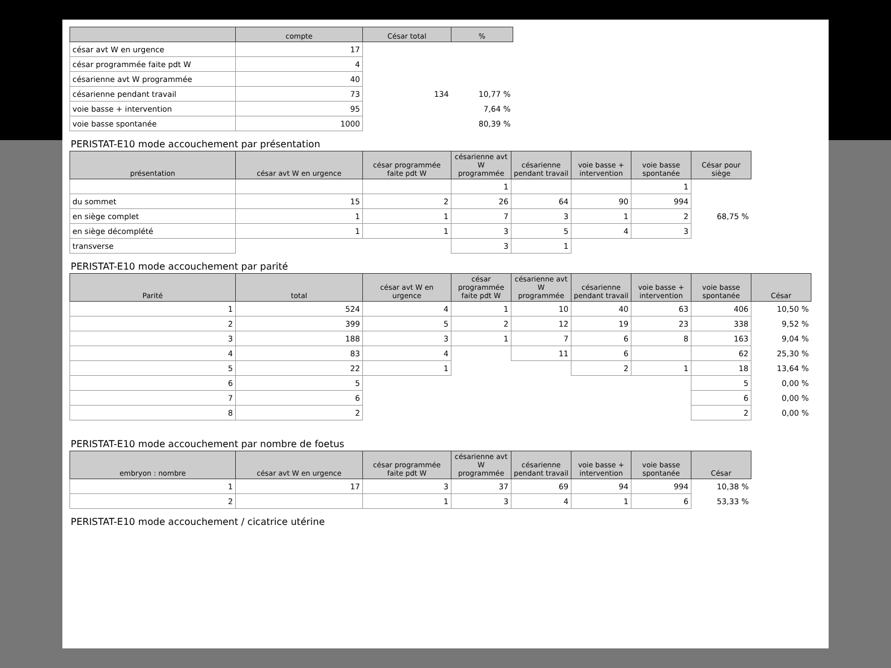| | compte | César total | % |
| --- | --- | --- | --- |
| césar avt W en urgence | 17 | | |
| césar programmée faite pdt W | 4 | | |
| césarienne avt W programmée | 40 | | |
| césarienne pendant travail | 73 | 134 | 10,77 % |
| voie basse + intervention | 95 | | 7,64 % |
| voie basse spontanée | 1000 | | 80,39 % |
PERISTAT-E10 mode accouchement par présentation
| présentation | césar avt W en urgence | césar programmée faite pdt W | césarienne avt W programmée | césarienne pendant travail | voie basse + intervention | voie basse spontanée | César pour siège |
| --- | --- | --- | --- | --- | --- | --- | --- |
| | | | 1 | | | 1 | |
| du sommet | 15 | 2 | 26 | 64 | 90 | 994 | |
| en siège complet | 1 | 1 | 7 | 3 | 1 | 2 | 68,75 % |
| en siège décomplété | 1 | 1 | 3 | 5 | 4 | 3 | |
| transverse | | | 3 | 1 | | | |
PERISTAT-E10 mode accouchement par parité
| Parité | total | césar avt W en urgence | césar programmée faite pdt W | césarienne avt W programmée | césarienne pendant travail | voie basse + intervention | voie basse spontanée | César |
| --- | --- | --- | --- | --- | --- | --- | --- | --- |
| 1 | 524 | 4 | 1 | 10 | 40 | 63 | 406 | 10,50 % |
| 2 | 399 | 5 | 2 | 12 | 19 | 23 | 338 | 9,52 % |
| 3 | 188 | 3 | 1 | 7 | 6 | 8 | 163 | 9,04 % |
| 4 | 83 | 4 | | 11 | 6 | | 62 | 25,30 % |
| 5 | 22 | 1 | | | 2 | 1 | 18 | 13,64 % |
| 6 | 5 | | | | | | 5 | 0,00 % |
| 7 | 6 | | | | | | 6 | 0,00 % |
| 8 | 2 | | | | | | 2 | 0,00 % |
PERISTAT-E10 mode accouchement par nombre de foetus
| embryon : nombre | césar avt W en urgence | césar programmée faite pdt W | césarienne avt W programmée | césarienne pendant travail | voie basse + intervention | voie basse spontanée | César |
| --- | --- | --- | --- | --- | --- | --- | --- |
| 1 | 17 | 3 | 37 | 69 | 94 | 994 | 10,38 % |
| 2 | | 1 | 3 | 4 | 1 | 6 | 53,33 % |
PERISTAT-E10 mode accouchement / cicatrice utérine